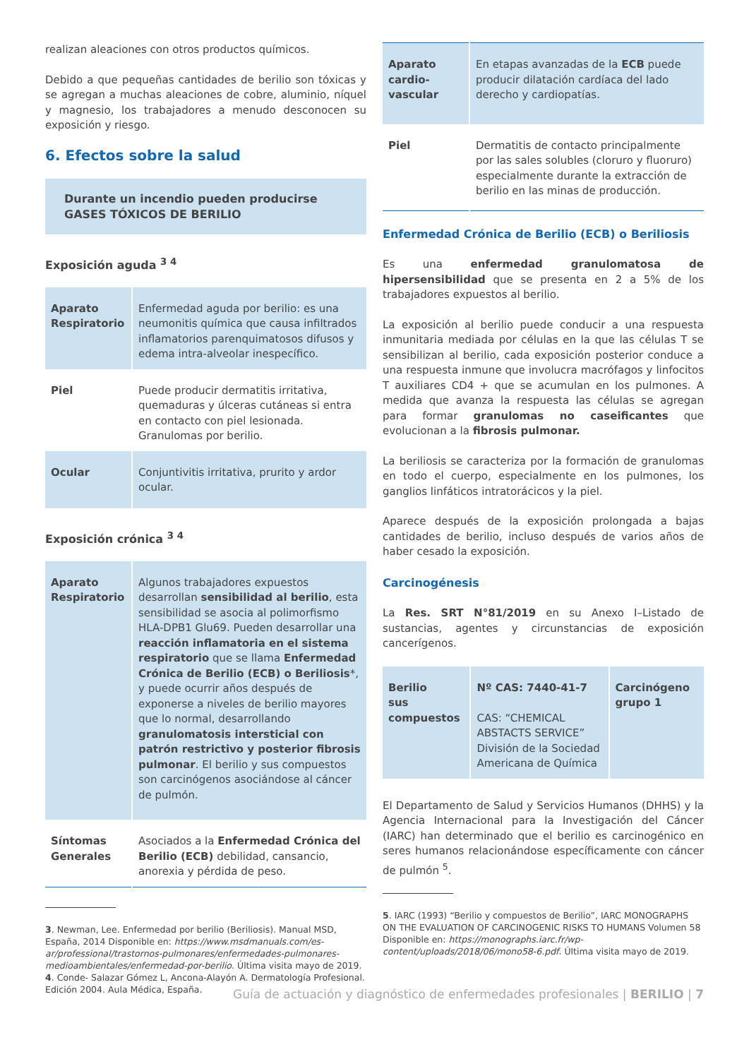realizan aleaciones con otros productos químicos.
Debido a que pequeñas cantidades de berilio son tóxicas y se agregan a muchas aleaciones de cobre, aluminio, níquel y magnesio, los trabajadores a menudo desconocen su exposición y riesgo.
6. Efectos sobre la salud
Durante un incendio pueden producirse GASES TÓXICOS DE BERILIO
Exposición aguda <sup>3 4</sup>
| Aparato Respiratorio | Enfermedad aguda por berilio: es una neumonitis química que causa infiltrados inflamatorios parenquimatosos difusos y edema intra-alveolar inespecífico. |
| Piel | Puede producir dermatitis irritativa, quemaduras y úlceras cutáneas si entra en contacto con piel lesionada. Granulomas por berilio. |
| Ocular | Conjuntivitis irritativa, prurito y ardor ocular. |
Exposición crónica <sup>3 4</sup>
| Aparato Respiratorio | Algunos trabajadores expuestos desarrollan sensibilidad al berilio , esta sensibilidad se asocia al polimorfismo HLA-DPB1 Glu69. Pueden desarrollar una reacción inflamatoria en el sistema respiratorio que se llama Enfermedad Crónica de Berilio (ECB) o Beriliosis *, y puede ocurrir años después de exponerse a niveles de berilio mayores que lo normal, desarrollando granulomatosis intersticial con patrón restrictivo y posterior fibrosis pulmonar . El berilio y sus compuestos son carcinógenos asociándose al cáncer de pulmón. |
| Síntomas Generales | Asociados a la Enfermedad Crónica del Berilio (ECB) debilidad, cansancio, anorexia y pérdida de peso. |
3. Newman, Lee. Enfermedad por berilio (Beriliosis). Manual MSD, España, 2014 Disponible en: https://www.msdmanuals.com/es-ar/professional/trastornos-pulmonares/enfermedades-pulmonares-medioambientales/enfermedad-por-berilio. Última visita mayo de 2019.
4. Conde- Salazar Gómez L, Ancona-Alayón A. Dermatología Profesional. Edición 2004. Aula Médica, España.
| Aparato cardio-vascular | En etapas avanzadas de la ECB puede producir dilatación cardíaca del lado derecho y cardiopatías. |
| Piel | Dermatitis de contacto principalmente por las sales solubles (cloruro y fluoruro) especialmente durante la extracción de berilio en las minas de producción. |
Enfermedad Crónica de Berilio (ECB) o Beriliosis
Es una enfermedad granulomatosa de hipersensibilidad que se presenta en 2 a 5% de los trabajadores expuestos al berilio.
La exposición al berilio puede conducir a una respuesta inmunitaria mediada por células en la que las células T se sensibilizan al berilio, cada exposición posterior conduce a una respuesta inmune que involucra macrófagos y linfocitos T auxiliares CD4 + que se acumulan en los pulmones. A medida que avanza la respuesta las células se agregan para formar granulomas no caseificantes que evolucionan a la fibrosis pulmonar.
La beriliosis se caracteriza por la formación de granulomas en todo el cuerpo, especialmente en los pulmones, los ganglios linfáticos intratorácicos y la piel.
Aparece después de la exposición prolongada a bajas cantidades de berilio, incluso después de varios años de haber cesado la exposición.
Carcinogénesis
La Res. SRT N°81/2019 en su Anexo I–Listado de sustancias, agentes y circunstancias de exposición cancerígenos.
| Berilio sus compuestos | Nº CAS: 7440-41-7 CAS: “CHEMICAL ABSTACTS SERVICE” División de la Sociedad Americana de Química | Carcinógeno grupo 1 |
El Departamento de Salud y Servicios Humanos (DHHS) y la Agencia Internacional para la Investigación del Cáncer (IARC) han determinado que el berilio es carcinogénico en seres humanos relacionándose específicamente con cáncer de pulmón <sup>5</sup>.
5. IARC (1993) “Berilio y compuestos de Berilio”, IARC MONOGRAPHS ON THE EVALUATION OF CARCINOGENIC RISKS TO HUMANS Volumen 58 Disponible en: https://monographs.iarc.fr/wp-content/uploads/2018/06/mono58-6.pdf. Última visita mayo de 2019.
Guía de actuación y diagnóstico de enfermedades profesionales | BERILIO | 7